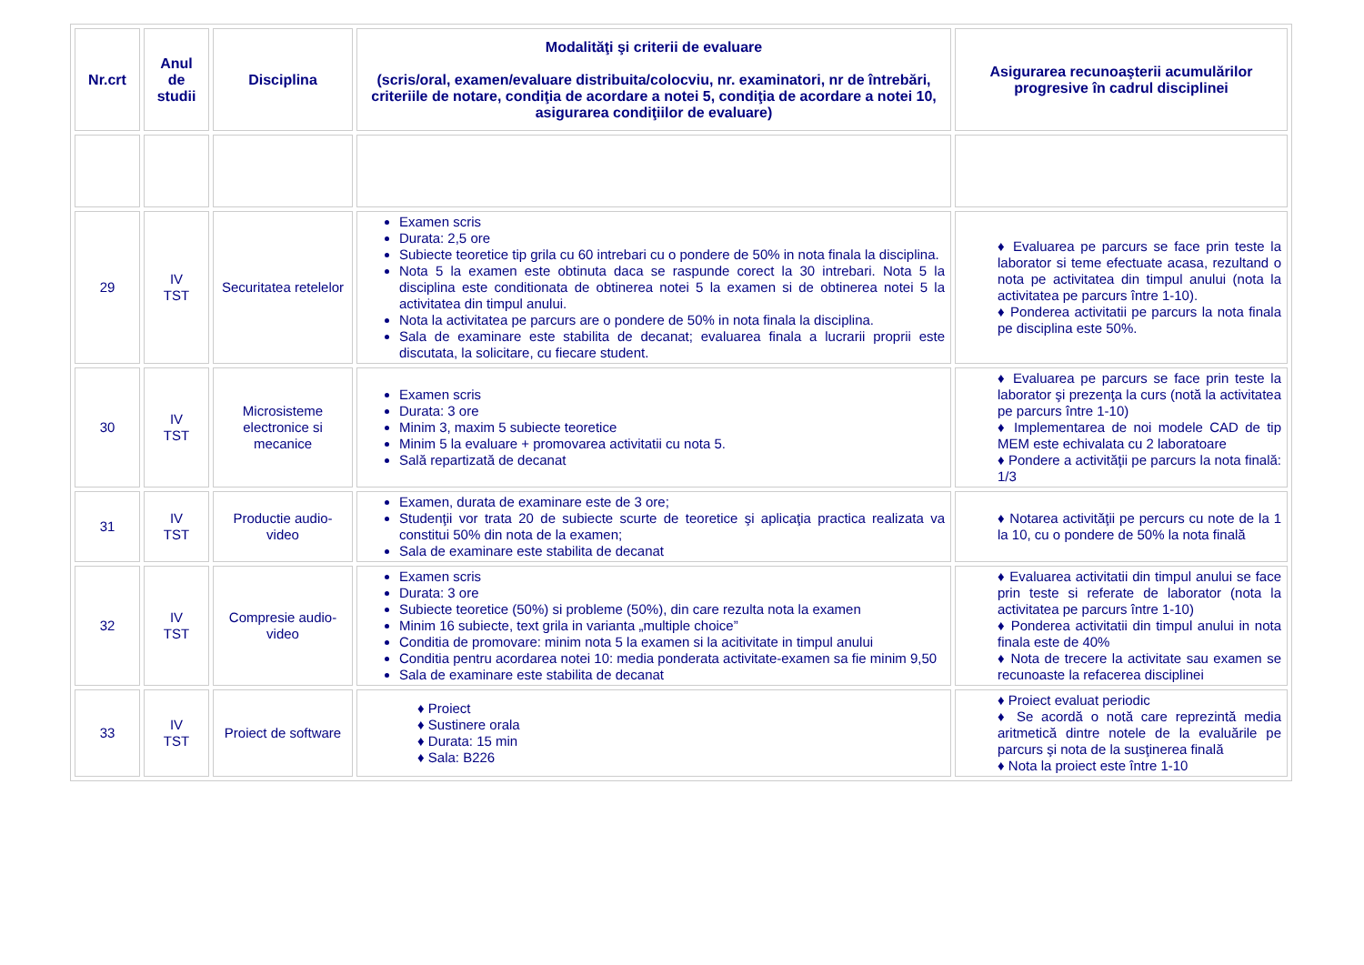| Nr.crt | Anul de studii | Disciplina | Modalităţi şi criterii de evaluare (scris/oral, examen/evaluare distribuita/colocviu, nr. examinatori, nr de întrebări, criteriile de notare, condiţia de acordare a notei 5, condiţia de acordare a notei 10, asigurarea condiţiilor de evaluare) | Asigurarea recunoaşterii acumulărilor progresive în cadrul disciplinei |
| --- | --- | --- | --- | --- |
| 29 | IV TST | Securitatea retelelor | Examen scris Durata: 2,5 ore Subiecte teoretice tip grila cu 60 intrebari cu o pondere de 50% in nota finala la disciplina. Nota 5 la examen este obtinuta daca se raspunde corect la 30 intrebari. Nota 5 la disciplina este conditionata de obtinerea notei 5 la examen si de obtinerea notei 5 la activitatea din timpul anului. Nota la activitatea pe parcurs are o pondere de 50% in nota finala la disciplina. Sala de examinare este stabilita de decanat; evaluarea finala a lucrarii proprii este discutata, la solicitare, cu fiecare student. | ♦ Evaluarea pe parcurs se face prin teste la laborator si teme efectuate acasa, rezultand o nota pe activitatea din timpul anului (nota la activitatea pe parcurs între 1-10). ♦ Ponderea activitatii pe parcurs la nota finala pe disciplina este 50%. |
| 30 | IV TST | Microsisteme electronice si mecanice | Examen scris Durata: 3 ore Minim 3, maxim 5 subiecte teoretice Minim 5 la evaluare + promovarea activitatii cu nota 5. Sală repartizată de decanat | ♦ Evaluarea pe parcurs se face prin teste la laborator şi prezenţa la curs (notă la activitatea pe parcurs între 1-10) ♦ Implementarea de noi modele CAD de tip MEM este echivalata cu 2 laboratoare ♦ Pondere a activităţii pe parcurs la nota finală: 1/3 |
| 31 | IV TST | Productie audio-video | Examen, durata de examinare este de 3 ore; Studenţii vor trata 20 de subiecte scurte de teoretice şi aplicaţia practica realizata va constitui 50% din nota de la examen; Sala de examinare este stabilita de decanat | ♦ Notarea activităţii pe percurs cu note de la 1 la 10, cu o pondere de 50% la nota finală |
| 32 | IV TST | Compresie audio-video | Examen scris Durata: 3 ore Subiecte teoretice (50%) si probleme (50%), din care rezulta nota la examen Minim 16 subiecte, text grila in varianta „multiple choice” Conditia de promovare: minim nota 5 la examen si la acitivitate in timpul anului Conditia pentru acordarea notei 10: media ponderata activitate-examen sa fie minim 9,50 Sala de examinare este stabilita de decanat | ♦ Evaluarea activitatii din timpul anului se face prin teste si referate de laborator (nota la activitatea pe parcurs între 1-10) ♦ Ponderea activitatii din timpul anului in nota finala este de 40% ♦ Nota de trecere la activitate sau examen se recunoaste la refacerea disciplinei |
| 33 | IV TST | Proiect de software | ♦ Proiect ♦ Sustinere orala ♦ Durata: 15 min ♦ Sala: B226 | ♦ Proiect evaluat periodic ♦ Se acordă o notă care reprezintă media aritmetică dintre notele de la evaluările pe parcurs şi nota de la susţinerea finală ♦ Nota la proiect este între 1-10 |